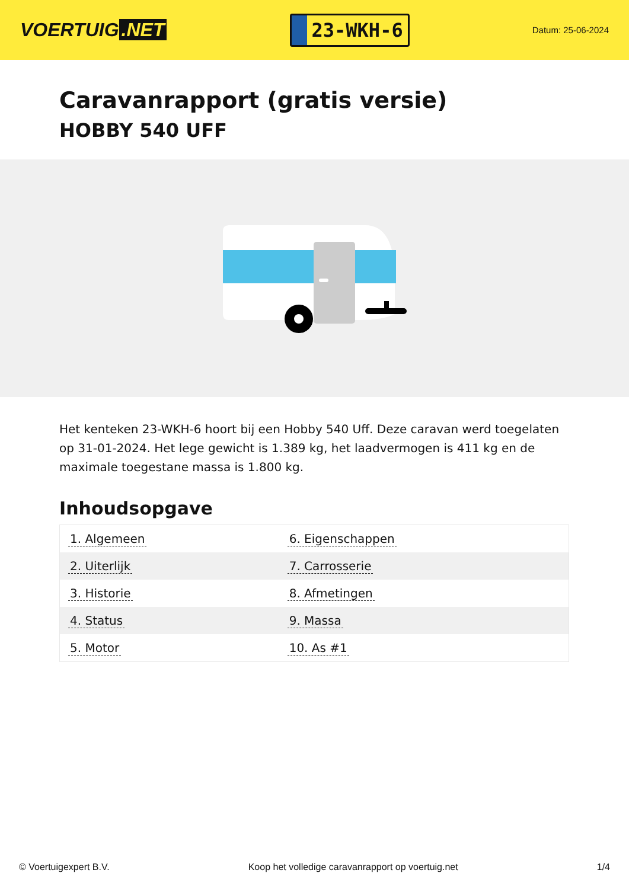VOERTUIG.NET
23-WKH-6
Datum: 25-06-2024
Caravanrapport (gratis versie)
HOBBY 540 UFF
Het kenteken 23-WKH-6 hoort bij een Hobby 540 Uff. Deze caravan werd toegelaten op 31-01-2024. Het lege gewicht is 1.389 kg, het laadvermogen is 411 kg en de maximale toegestane massa is 1.800 kg.
Inhoudsopgave
| 1. Algemeen | 6. Eigenschappen |
| 2. Uiterlijk | 7. Carrosserie |
| 3. Historie | 8. Afmetingen |
| 4. Status | 9. Massa |
| 5. Motor | 10. As #1 |
© Voertuigexpert B.V. Koop het volledige caravanrapport op voertuig.net 1/4